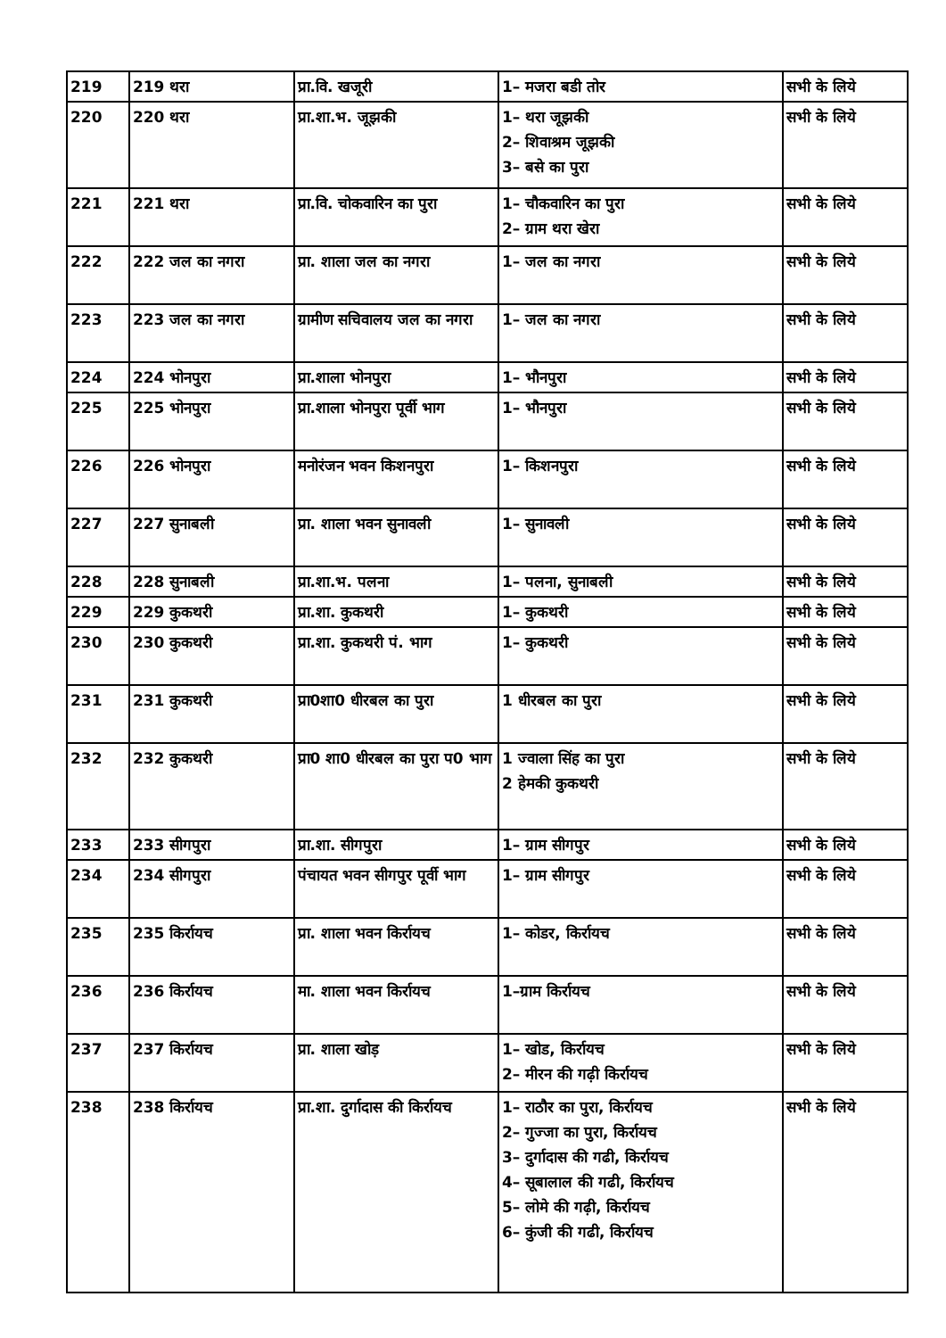| 219 | 219 थरा | प्रा.वि. खजूरी | 1– मजरा बडी तोर | सभी के लिये |
| 220 | 220 थरा | प्रा.शा.भ. जूझकी | 1– थरा जूझकी 2– शिवाश्रम जूझकी 3– बसे का पुरा | सभी के लिये |
| 221 | 221 थरा | प्रा.वि. चोकवारिन का पुरा | 1– चौकवारिन का पुरा 2– ग्राम थरा खेरा | सभी के लिये |
| 222 | 222 जल का नगरा | प्रा. शाला जल का नगरा | 1– जल का नगरा | सभी के लिये |
| 223 | 223 जल का नगरा | ग्रामीण सचिवालय जल का नगरा | 1– जल का नगरा | सभी के लिये |
| 224 | 224 भोनपुरा | प्रा.शाला भोनपुरा | 1– भौनपुरा | सभी के लिये |
| 225 | 225 भोनपुरा | प्रा.शाला भोनपुरा पूर्वी भाग | 1– भौनपुरा | सभी के लिये |
| 226 | 226 भोनपुरा | मनोरंजन भवन किशनपुरा | 1– किशनपुरा | सभी के लिये |
| 227 | 227 सुनाबली | प्रा. शाला भवन सुनावली | 1– सुनावली | सभी के लिये |
| 228 | 228 सुनाबली | प्रा.शा.भ. पलना | 1– पलना, सुनाबली | सभी के लिये |
| 229 | 229 कुकथरी | प्रा.शा. कुकथरी | 1– कुकथरी | सभी के लिये |
| 230 | 230 कुकथरी | प्रा.शा. कुकथरी पं. भाग | 1– कुकथरी | सभी के लिये |
| 231 | 231 कुकथरी | प्रा0शा0 धीरबल का पुरा | 1 धीरबल का पुरा | सभी के लिये |
| 232 | 232 कुकथरी | प्रा0 शा0 धीरबल का पुरा प0 भाग | 1 ज्वाला सिंह का पुरा 2 हेमकी कुकथरी | सभी के लिये |
| 233 | 233 सीगपुरा | प्रा.शा. सीगपुरा | 1– ग्राम सीगपुर | सभी के लिये |
| 234 | 234 सीगपुरा | पंचायत भवन सीगपुर पूर्वी भाग | 1– ग्राम सीगपुर | सभी के लिये |
| 235 | 235 किर्रायच | प्रा. शाला भवन किर्रायच | 1– कोडर, किर्रायच | सभी के लिये |
| 236 | 236 किर्रायच | मा. शाला भवन किर्रायच | 1–ग्राम किर्रायच | सभी के लिये |
| 237 | 237 किर्रायच | प्रा. शाला खोड़ | 1– खोड, किर्रायच 2– मीरन की गढ़ी किर्रायच | सभी के लिये |
| 238 | 238 किर्रायच | प्रा.शा. दुर्गादास की किर्रायच | 1– राठौर का पुरा, किर्रायच 2– गुज्जा का पुरा, किर्रायच 3– दुर्गादास की गढी, किर्रायच 4– सूबालाल की गढी, किर्रायच 5– लोमे की गढ़ी, किर्रायच 6– कुंजी की गढी, किर्रायच | सभी के लिये |